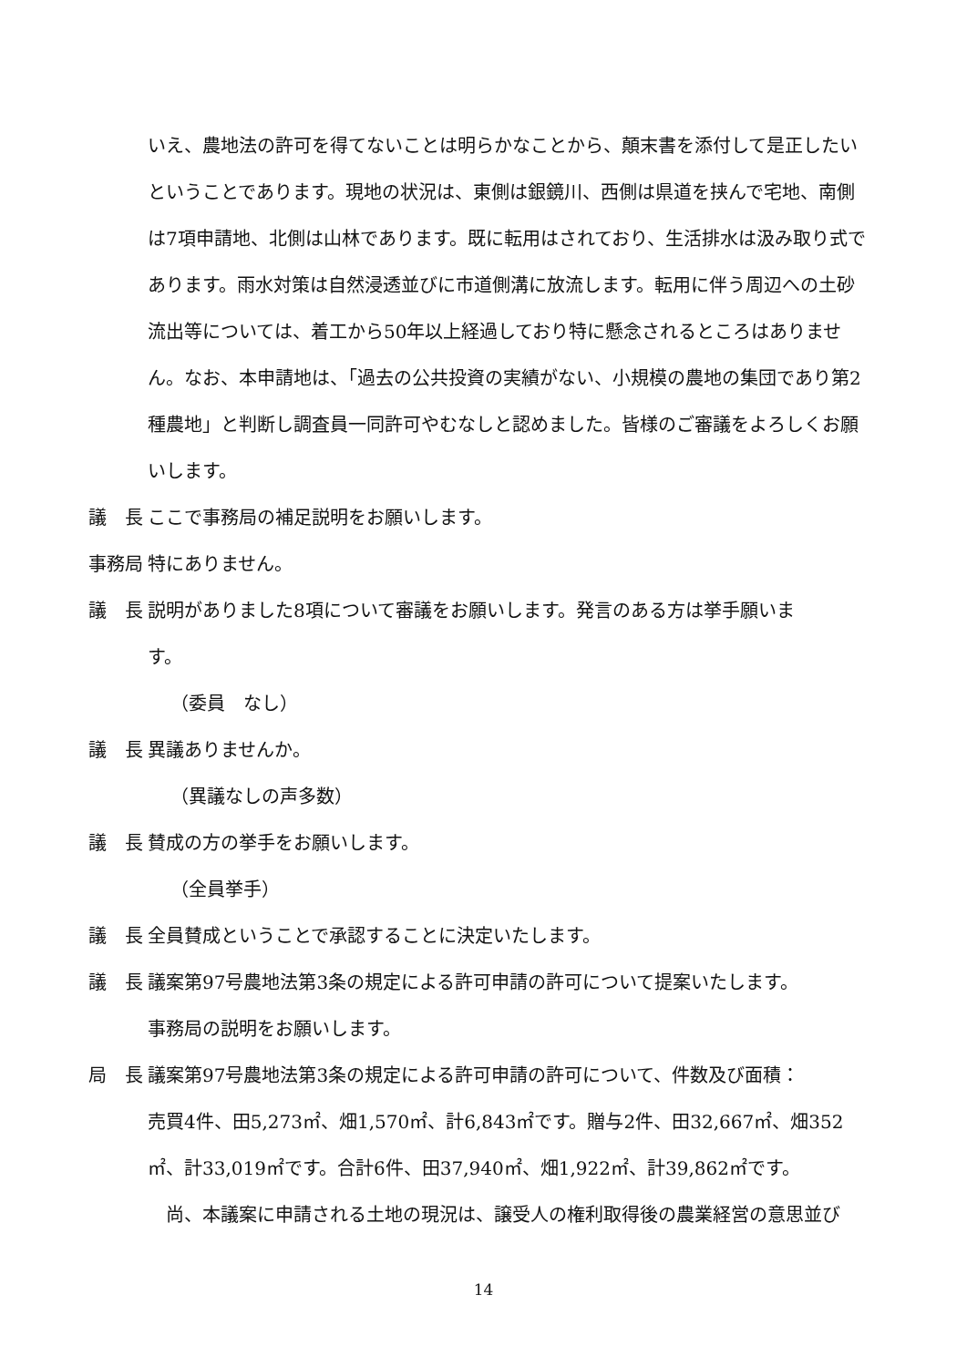いえ、農地法の許可を得てないことは明らかなことから、顛末書を添付して是正したいということであります。現地の状況は、東側は銀鏡川、西側は県道を挟んで宅地、南側は7項申請地、北側は山林であります。既に転用はされており、生活排水は汲み取り式であります。雨水対策は自然浸透並びに市道側溝に放流します。転用に伴う周辺への土砂流出等については、着工から50年以上経過しており特に懸念されるところはありません。なお、本申請地は、「過去の公共投資の実績がない、小規模の農地の集団であり第2種農地」と判断し調査員一同許可やむなしと認めました。皆様のご審議をよろしくお願いします。
議　長 ここで事務局の補足説明をお願いします。
事務局 特にありません。
議　長 説明がありました8項について審議をお願いします。発言のある方は挙手願いま
す。
（委員　なし）
議　長 異議ありませんか。
（異議なしの声多数）
議　長 賛成の方の挙手をお願いします。
（全員挙手）
議　長 全員賛成ということで承認することに決定いたします。
議　長 議案第97号農地法第3条の規定による許可申請の許可について提案いたします。
事務局の説明をお願いします。
局　長 議案第97号農地法第3条の規定による許可申請の許可について、件数及び面積：
売買4件、田5,273㎡、畑1,570㎡、計6,843㎡です。贈与2件、田32,667㎡、畑352㎡、計33,019㎡です。合計6件、田37,940㎡、畑1,922㎡、計39,862㎡です。
　尚、本議案に申請される土地の現況は、譲受人の権利取得後の農業経営の意思並び
14